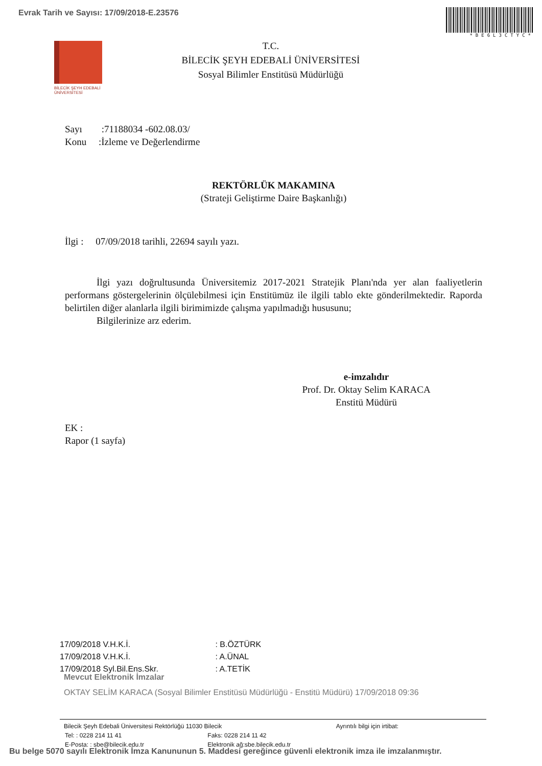Evrak Tarih ve Sayısı: 17/09/2018-E.23576
*BE6L3CTYC*
BİLECİK ŞEYH EDEBALİ
ÜNİVERSİTESİ
T.C.
BİLECİK ŞEYH EDEBALİ ÜNİVERSİTESİ
Sosyal Bilimler Enstitüsü Müdürlüğü
Sayı :71188034 -602.08.03/
Konu :İzleme ve Değerlendirme
REKTÖRLÜK MAKAMINA
(Strateji Geliştirme Daire Başkanlığı)
İlgi : 07/09/2018 tarihli, 22694 sayılı yazı.
İlgi yazı doğrultusunda Üniversitemiz 2017-2021 Stratejik Planı'nda yer alan faaliyetlerin performans göstergelerinin ölçülebilmesi için Enstitümüz ile ilgili tablo ekte gönderilmektedir. Raporda belirtilen diğer alanlarla ilgili birimimizde çalışma yapılmadığı hususunu;
Bilgilerinize arz ederim.
e-imzalıdır
Prof. Dr. Oktay Selim KARACA
Enstitü Müdürü
EK :
Rapor (1 sayfa)
17/09/2018 V.H.K.İ. : B.ÖZTÜRK
17/09/2018 V.H.K.İ. : A.ÜNAL
17/09/2018 Syl.Bil.Ens.Skr. : A.TETİK
Mevcut Elektronik İmzalar
OKTAY SELİM KARACA (Sosyal Bilimler Enstitüsü Müdürlüğü - Enstitü Müdürü) 17/09/2018 09:36
Bilecik Şeyh Edebali Üniversitesi Rektörlüğü 11030 Bilecik Ayrıntılı bilgi için irtibat:
Tel: : 0228 214 11 41 Faks: 0228 214 11 42
E-Posta: : sbe@bilecik.edu.tr Elektronik ağ:sbe.bilecik.edu.tr
Bu belge 5070 sayılı Elektronik İmza Kanununun 5. Maddesi gereğince güvenli elektronik imza ile imzalanmıştır.